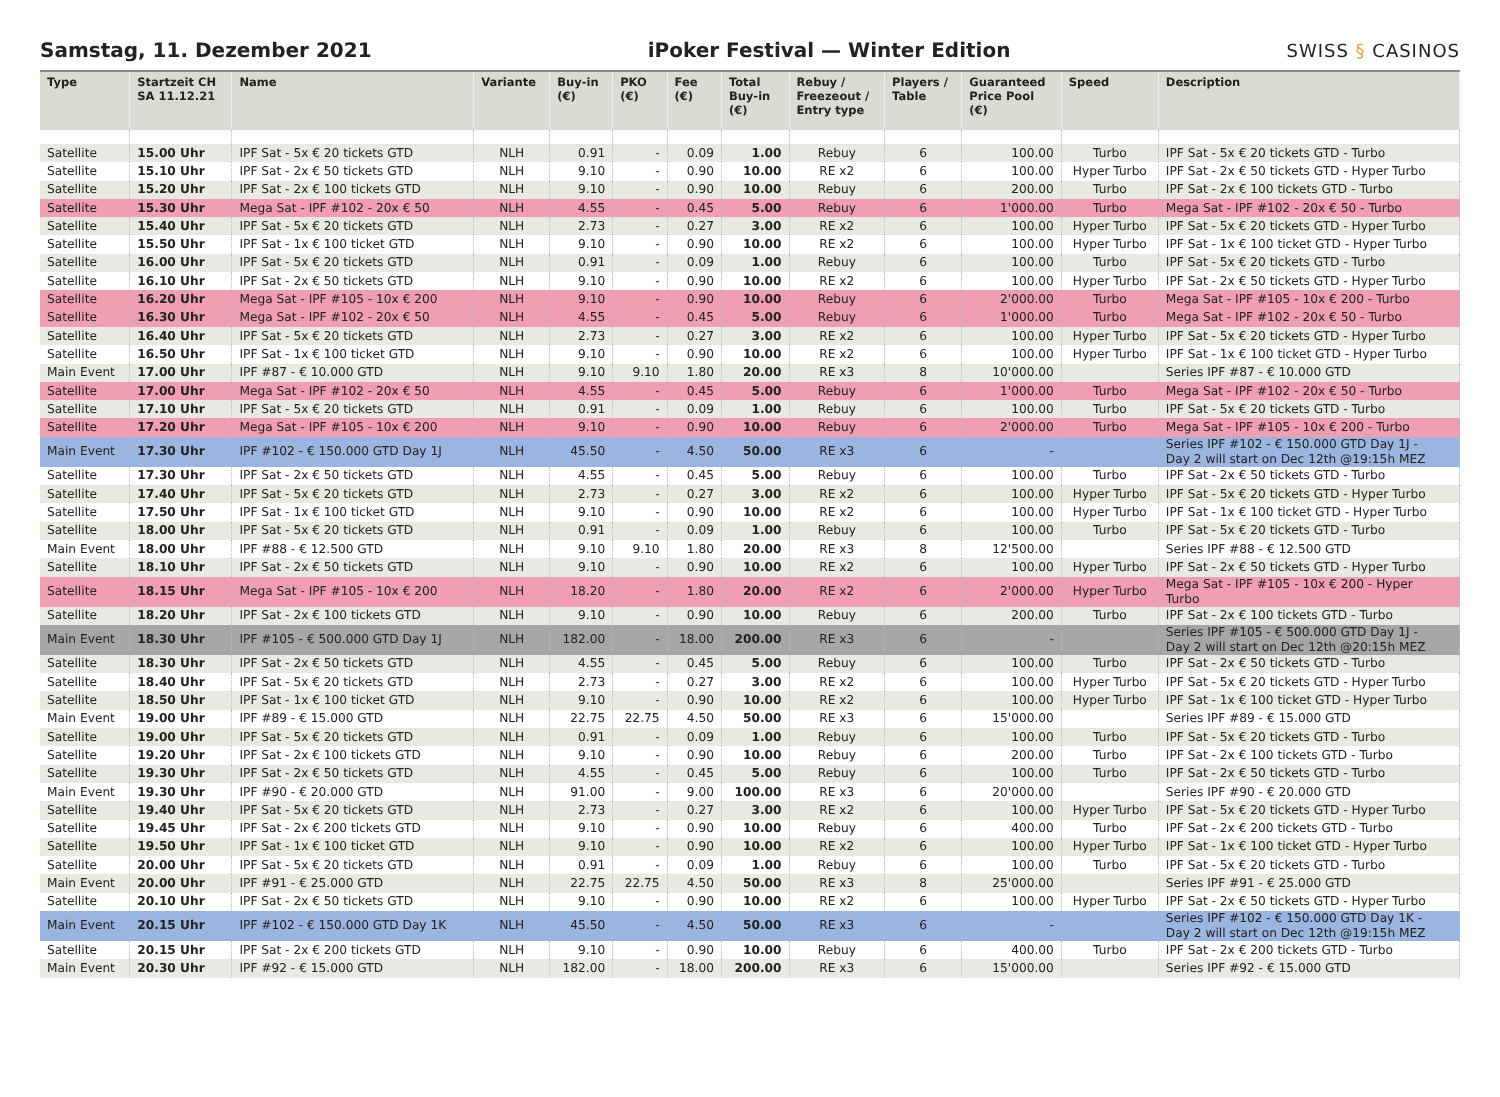Samstag, 11. Dezember 2021
iPoker Festival — Winter Edition
SWISS § CASINOS
| Type | Startzeit CH SA 11.12.21 | Name | Variante | Buy-in (€) | PKO (€) | Fee (€) | Total Buy-in (€) | Rebuy / Freezeout / Entry type | Players / Table | Guaranteed Price Pool (€) | Speed | Description |
| --- | --- | --- | --- | --- | --- | --- | --- | --- | --- | --- | --- | --- |
| Satellite | 15.00 Uhr | IPF Sat - 5x € 20 tickets GTD | NLH | 0.91 | - | 0.09 | 1.00 | Rebuy | 6 | 100.00 | Turbo | IPF Sat - 5x € 20 tickets GTD - Turbo |
| Satellite | 15.10 Uhr | IPF Sat - 2x € 50 tickets GTD | NLH | 9.10 | - | 0.90 | 10.00 | RE x2 | 6 | 100.00 | Hyper Turbo | IPF Sat - 2x € 50 tickets GTD - Hyper Turbo |
| Satellite | 15.20 Uhr | IPF Sat - 2x € 100 tickets GTD | NLH | 9.10 | - | 0.90 | 10.00 | Rebuy | 6 | 200.00 | Turbo | IPF Sat - 2x € 100 tickets GTD - Turbo |
| Satellite | 15.30 Uhr | Mega Sat - IPF #102 - 20x € 50 | NLH | 4.55 | - | 0.45 | 5.00 | Rebuy | 6 | 1'000.00 | Turbo | Mega Sat - IPF #102 - 20x € 50 - Turbo |
| Satellite | 15.40 Uhr | IPF Sat - 5x € 20 tickets GTD | NLH | 2.73 | - | 0.27 | 3.00 | RE x2 | 6 | 100.00 | Hyper Turbo | IPF Sat - 5x € 20 tickets GTD - Hyper Turbo |
| Satellite | 15.50 Uhr | IPF Sat - 1x € 100 ticket GTD | NLH | 9.10 | - | 0.90 | 10.00 | RE x2 | 6 | 100.00 | Hyper Turbo | IPF Sat - 1x € 100 ticket GTD - Hyper Turbo |
| Satellite | 16.00 Uhr | IPF Sat - 5x € 20 tickets GTD | NLH | 0.91 | - | 0.09 | 1.00 | Rebuy | 6 | 100.00 | Turbo | IPF Sat - 5x € 20 tickets GTD - Turbo |
| Satellite | 16.10 Uhr | IPF Sat - 2x € 50 tickets GTD | NLH | 9.10 | - | 0.90 | 10.00 | RE x2 | 6 | 100.00 | Hyper Turbo | IPF Sat - 2x € 50 tickets GTD - Hyper Turbo |
| Satellite | 16.20 Uhr | Mega Sat - IPF #105 - 10x € 200 | NLH | 9.10 | - | 0.90 | 10.00 | Rebuy | 6 | 2'000.00 | Turbo | Mega Sat - IPF #105 - 10x € 200 - Turbo |
| Satellite | 16.30 Uhr | Mega Sat - IPF #102 - 20x € 50 | NLH | 4.55 | - | 0.45 | 5.00 | Rebuy | 6 | 1'000.00 | Turbo | Mega Sat - IPF #102 - 20x € 50 - Turbo |
| Satellite | 16.40 Uhr | IPF Sat - 5x € 20 tickets GTD | NLH | 2.73 | - | 0.27 | 3.00 | RE x2 | 6 | 100.00 | Hyper Turbo | IPF Sat - 5x € 20 tickets GTD - Hyper Turbo |
| Satellite | 16.50 Uhr | IPF Sat - 1x € 100 ticket GTD | NLH | 9.10 | - | 0.90 | 10.00 | RE x2 | 6 | 100.00 | Hyper Turbo | IPF Sat - 1x € 100 ticket GTD - Hyper Turbo |
| Main Event | 17.00 Uhr | IPF #87 - € 10.000 GTD | NLH | 9.10 | 9.10 | 1.80 | 20.00 | RE x3 | 8 | 10'000.00 | | Series IPF #87 - € 10.000 GTD |
| Satellite | 17.00 Uhr | Mega Sat - IPF #102 - 20x € 50 | NLH | 4.55 | - | 0.45 | 5.00 | Rebuy | 6 | 1'000.00 | Turbo | Mega Sat - IPF #102 - 20x € 50 - Turbo |
| Satellite | 17.10 Uhr | IPF Sat - 5x € 20 tickets GTD | NLH | 0.91 | - | 0.09 | 1.00 | Rebuy | 6 | 100.00 | Turbo | IPF Sat - 5x € 20 tickets GTD - Turbo |
| Satellite | 17.20 Uhr | Mega Sat - IPF #105 - 10x € 200 | NLH | 9.10 | - | 0.90 | 10.00 | Rebuy | 6 | 2'000.00 | Turbo | Mega Sat - IPF #105 - 10x € 200 - Turbo |
| Main Event | 17.30 Uhr | IPF #102 - € 150.000 GTD Day 1J | NLH | 45.50 | - | 4.50 | 50.00 | RE x3 | 6 | - | | Series IPF #102 - € 150.000 GTD Day 1J - Day 2 will start on Dec 12th @19:15h MEZ |
| Satellite | 17.30 Uhr | IPF Sat - 2x € 50 tickets GTD | NLH | 4.55 | - | 0.45 | 5.00 | Rebuy | 6 | 100.00 | Turbo | IPF Sat - 2x € 50 tickets GTD - Turbo |
| Satellite | 17.40 Uhr | IPF Sat - 5x € 20 tickets GTD | NLH | 2.73 | - | 0.27 | 3.00 | RE x2 | 6 | 100.00 | Hyper Turbo | IPF Sat - 5x € 20 tickets GTD - Hyper Turbo |
| Satellite | 17.50 Uhr | IPF Sat - 1x € 100 ticket GTD | NLH | 9.10 | - | 0.90 | 10.00 | RE x2 | 6 | 100.00 | Hyper Turbo | IPF Sat - 1x € 100 ticket GTD - Hyper Turbo |
| Satellite | 18.00 Uhr | IPF Sat - 5x € 20 tickets GTD | NLH | 0.91 | - | 0.09 | 1.00 | Rebuy | 6 | 100.00 | Turbo | IPF Sat - 5x € 20 tickets GTD - Turbo |
| Main Event | 18.00 Uhr | IPF #88 - € 12.500 GTD | NLH | 9.10 | 9.10 | 1.80 | 20.00 | RE x3 | 8 | 12'500.00 | | Series IPF #88 - € 12.500 GTD |
| Satellite | 18.10 Uhr | IPF Sat - 2x € 50 tickets GTD | NLH | 9.10 | - | 0.90 | 10.00 | RE x2 | 6 | 100.00 | Hyper Turbo | IPF Sat - 2x € 50 tickets GTD - Hyper Turbo |
| Satellite | 18.15 Uhr | Mega Sat - IPF #105 - 10x € 200 | NLH | 18.20 | - | 1.80 | 20.00 | RE x2 | 6 | 2'000.00 | Hyper Turbo | Mega Sat - IPF #105 - 10x € 200 - Hyper Turbo |
| Satellite | 18.20 Uhr | IPF Sat - 2x € 100 tickets GTD | NLH | 9.10 | - | 0.90 | 10.00 | Rebuy | 6 | 200.00 | Turbo | IPF Sat - 2x € 100 tickets GTD - Turbo |
| Main Event | 18.30 Uhr | IPF #105 - € 500.000 GTD Day 1J | NLH | 182.00 | - | 18.00 | 200.00 | RE x3 | 6 | - | | Series IPF #105 - € 500.000 GTD Day 1J - Day 2 will start on Dec 12th @20:15h MEZ |
| Satellite | 18.30 Uhr | IPF Sat - 2x € 50 tickets GTD | NLH | 4.55 | - | 0.45 | 5.00 | Rebuy | 6 | 100.00 | Turbo | IPF Sat - 2x € 50 tickets GTD - Turbo |
| Satellite | 18.40 Uhr | IPF Sat - 5x € 20 tickets GTD | NLH | 2.73 | - | 0.27 | 3.00 | RE x2 | 6 | 100.00 | Hyper Turbo | IPF Sat - 5x € 20 tickets GTD - Hyper Turbo |
| Satellite | 18.50 Uhr | IPF Sat - 1x € 100 ticket GTD | NLH | 9.10 | - | 0.90 | 10.00 | RE x2 | 6 | 100.00 | Hyper Turbo | IPF Sat - 1x € 100 ticket GTD - Hyper Turbo |
| Main Event | 19.00 Uhr | IPF #89 - € 15.000 GTD | NLH | 22.75 | 22.75 | 4.50 | 50.00 | RE x3 | 6 | 15'000.00 | | Series IPF #89 - € 15.000 GTD |
| Satellite | 19.00 Uhr | IPF Sat - 5x € 20 tickets GTD | NLH | 0.91 | - | 0.09 | 1.00 | Rebuy | 6 | 100.00 | Turbo | IPF Sat - 5x € 20 tickets GTD - Turbo |
| Satellite | 19.20 Uhr | IPF Sat - 2x € 100 tickets GTD | NLH | 9.10 | - | 0.90 | 10.00 | Rebuy | 6 | 200.00 | Turbo | IPF Sat - 2x € 100 tickets GTD - Turbo |
| Satellite | 19.30 Uhr | IPF Sat - 2x € 50 tickets GTD | NLH | 4.55 | - | 0.45 | 5.00 | Rebuy | 6 | 100.00 | Turbo | IPF Sat - 2x € 50 tickets GTD - Turbo |
| Main Event | 19.30 Uhr | IPF #90 - € 20.000 GTD | NLH | 91.00 | - | 9.00 | 100.00 | RE x3 | 6 | 20'000.00 | | Series IPF #90 - € 20.000 GTD |
| Satellite | 19.40 Uhr | IPF Sat - 5x € 20 tickets GTD | NLH | 2.73 | - | 0.27 | 3.00 | RE x2 | 6 | 100.00 | Hyper Turbo | IPF Sat - 5x € 20 tickets GTD - Hyper Turbo |
| Satellite | 19.45 Uhr | IPF Sat - 2x € 200 tickets GTD | NLH | 9.10 | - | 0.90 | 10.00 | Rebuy | 6 | 400.00 | Turbo | IPF Sat - 2x € 200 tickets GTD - Turbo |
| Satellite | 19.50 Uhr | IPF Sat - 1x € 100 ticket GTD | NLH | 9.10 | - | 0.90 | 10.00 | RE x2 | 6 | 100.00 | Hyper Turbo | IPF Sat - 1x € 100 ticket GTD - Hyper Turbo |
| Satellite | 20.00 Uhr | IPF Sat - 5x € 20 tickets GTD | NLH | 0.91 | - | 0.09 | 1.00 | Rebuy | 6 | 100.00 | Turbo | IPF Sat - 5x € 20 tickets GTD - Turbo |
| Main Event | 20.00 Uhr | IPF #91 - € 25.000 GTD | NLH | 22.75 | 22.75 | 4.50 | 50.00 | RE x3 | 8 | 25'000.00 | | Series IPF #91 - € 25.000 GTD |
| Satellite | 20.10 Uhr | IPF Sat - 2x € 50 tickets GTD | NLH | 9.10 | - | 0.90 | 10.00 | RE x2 | 6 | 100.00 | Hyper Turbo | IPF Sat - 2x € 50 tickets GTD - Hyper Turbo |
| Main Event | 20.15 Uhr | IPF #102 - € 150.000 GTD Day 1K | NLH | 45.50 | - | 4.50 | 50.00 | RE x3 | 6 | - | | Series IPF #102 - € 150.000 GTD Day 1K - Day 2 will start on Dec 12th @19:15h MEZ |
| Satellite | 20.15 Uhr | IPF Sat - 2x € 200 tickets GTD | NLH | 9.10 | - | 0.90 | 10.00 | Rebuy | 6 | 400.00 | Turbo | IPF Sat - 2x € 200 tickets GTD - Turbo |
| Main Event | 20.30 Uhr | IPF #92 - € 15.000 GTD | NLH | 182.00 | - | 18.00 | 200.00 | RE x3 | 6 | 15'000.00 | | Series IPF #92 - € 15.000 GTD |